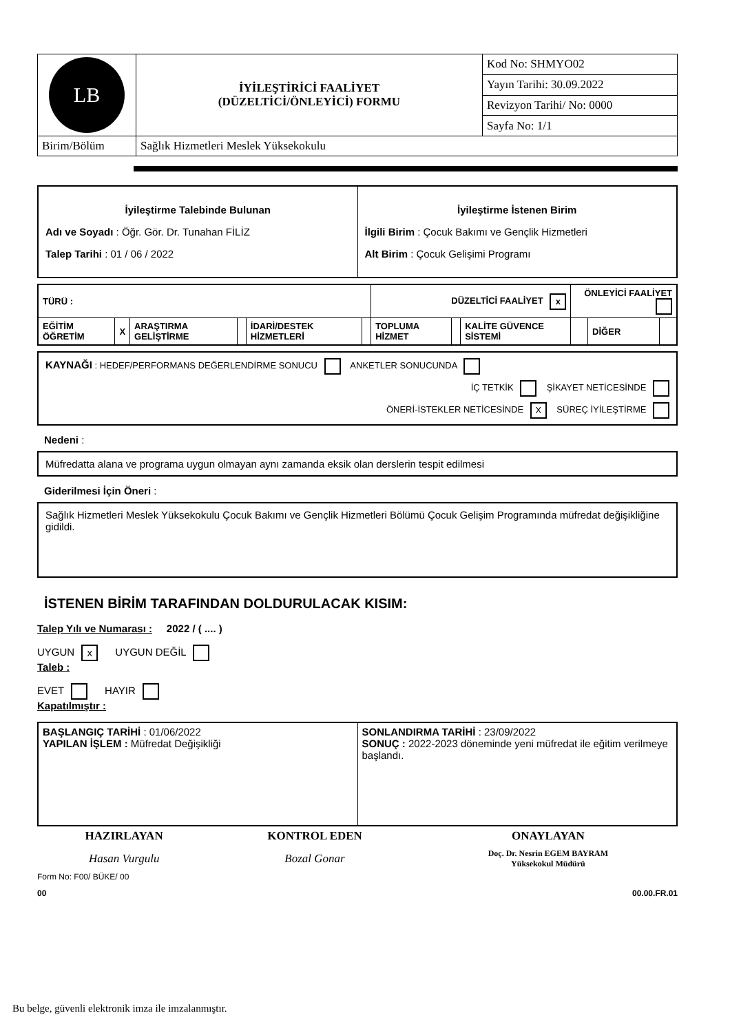| LB | İYİLEŞTİRİCİ FAALİYET (DÜZELTİCİ/ÖNLEYİCİ) FORMU | Kod No: SHMYO02 |
| | | Yayın Tarihi: 30.09.2022 |
| | | Revizyon Tarihi/ No: 0000 |
| | | Sayfa No: 1/1 |
| Birim/Bölüm | Sağlık Hizmetleri Meslek Yüksekokulu | |
| İyileştirme Talebinde Bulunan Adı ve Soyadı : Öğr. Gör. Dr. Tunahan FİLİZ Talep Tarihi : 01 / 06 / 2022 | İyileştirme İstenen Birim İlgili Birim : Çocuk Bakımı ve Gençlik Hizmetleri Alt Birim : Çocuk Gelişimi Programı |
| TÜRÜ : | | | | | | DÜZELTİCİ FAALİYET x | | | ÖNLEYİCİ FAALİYET | | |
| EĞİTİM ÖĞRETİM | X | ARAŞTIRMA GELİŞTİRME | | İDARİ/DESTEK HİZMETLERİ | | TOPLUMA HİZMET | | KALİTE GÜVENCE SİSTEMİ | | DİĞER | |
KAYNAĞI : HEDEF/PERFORMANS DEĞERLENDİRME SONUCU ANKETLER SONUCUNDA
İÇ TETKİK ŞİKAYET NETİCESİNDE
ÖNERİ-İSTEKLER NETİCESİNDE X SÜREÇ İYİLEŞTİRME
Nedeni :
Müfredatta alana ve programa uygun olmayan aynı zamanda eksik olan derslerin tespit edilmesi
Giderilmesi İçin Öneri :
Sağlık Hizmetleri Meslek Yüksekokulu Çocuk Bakımı ve Gençlik Hizmetleri Bölümü Çocuk Gelişim Programında müfredat değişikliğine gidildi.
İSTENEN BİRİM TARAFINDAN DOLDURULACAK KISIM:
Talep Yılı ve Numarası : 2022 / ( .... )
UYGUN x UYGUN DEĞİL
Taleb :
EVET HAYIR
Kapatılmıştır :
| BAŞLANGIÇ TARİHİ : 01/06/2022 YAPILAN İŞLEM : Müfredat Değişikliği | SONLANDIRMA TARİHİ : 23/09/2022 SONUÇ : 2022-2023 döneminde yeni müfredat ile eğitim verilmeye başlandı. |
| HAZIRLAYAN | KONTROL EDEN | ONAYLAYAN |
| Hasan Vurgulu | Bozal Gonar | Doç. Dr. Nesrin EGEM BAYRAM Yüksekokul Müdürü |
Form No: F00/ BÜKE/ 00
00 00.00.FR.01
Bu belge, güvenli elektronik imza ile imzalanmıştır.